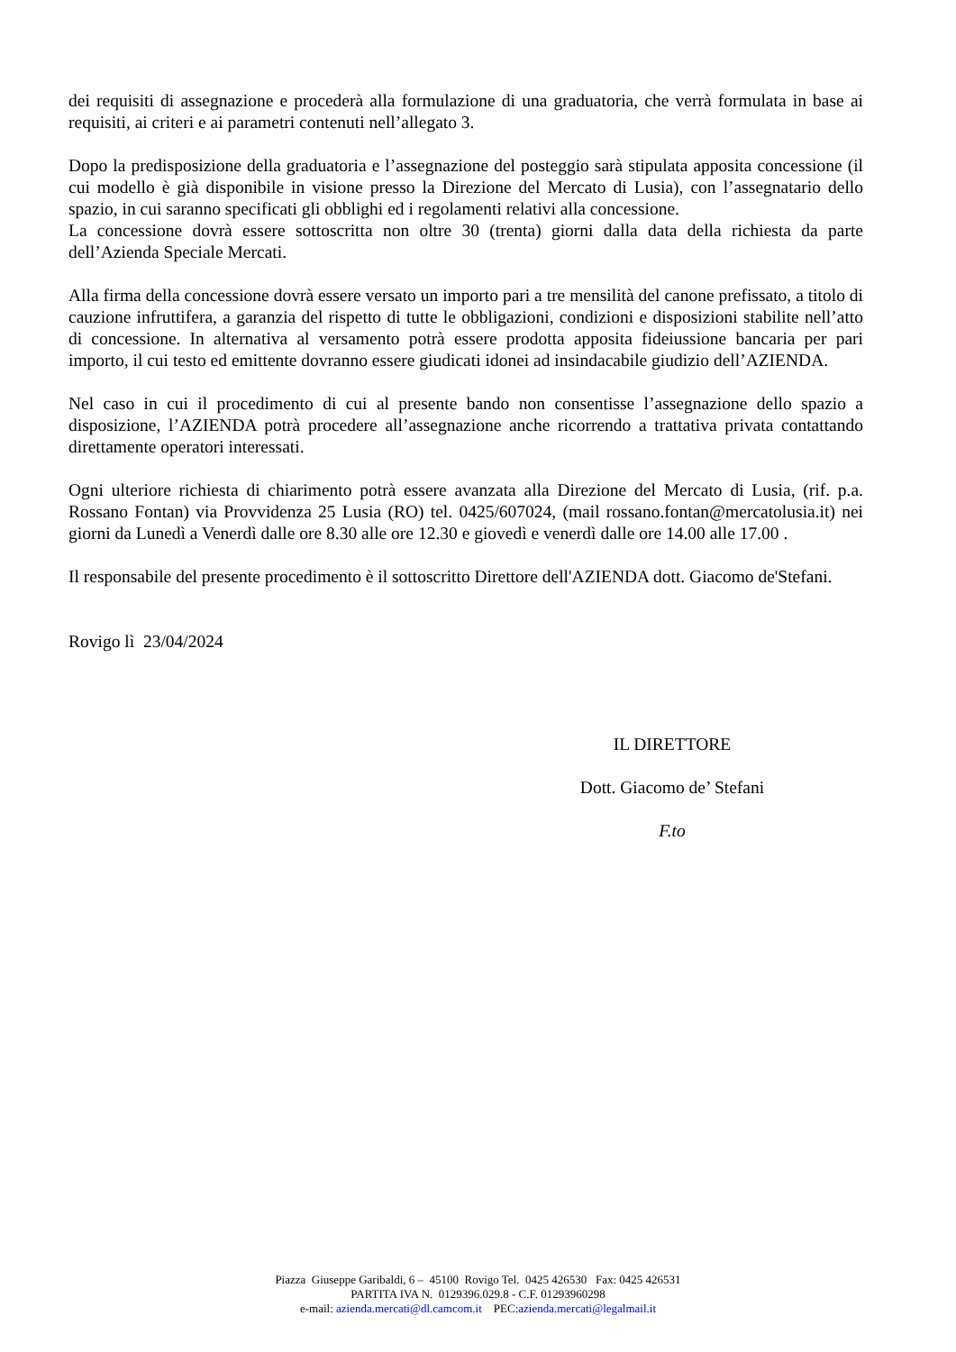dei requisiti di assegnazione e procederà alla formulazione di una graduatoria, che verrà formulata in base ai requisiti, ai criteri e ai parametri contenuti nell’allegato 3.
Dopo la predisposizione della graduatoria e l’assegnazione del posteggio sarà stipulata apposita concessione (il cui modello è già disponibile in visione presso la Direzione del Mercato di Lusia), con l’assegnatario dello spazio, in cui saranno specificati gli obblighi ed i regolamenti relativi alla concessione.
La concessione dovrà essere sottoscritta non oltre 30 (trenta) giorni dalla data della richiesta da parte dell’Azienda Speciale Mercati.
Alla firma della concessione dovrà essere versato un importo pari a tre mensilità del canone prefissato, a titolo di cauzione infruttifera, a garanzia del rispetto di tutte le obbligazioni, condizioni e disposizioni stabilite nell’atto di concessione. In alternativa al versamento potrà essere prodotta apposita fideiussione bancaria per pari importo, il cui testo ed emittente dovranno essere giudicati idonei ad insindacabile giudizio dell’AZIENDA.
Nel caso in cui il procedimento di cui al presente bando non consentisse l’assegnazione dello spazio a disposizione, l’AZIENDA potrà procedere all’assegnazione anche ricorrendo a trattativa privata contattando direttamente operatori interessati.
Ogni ulteriore richiesta di chiarimento potrà essere avanzata alla Direzione del Mercato di Lusia, (rif. p.a. Rossano Fontan) via Provvidenza 25 Lusia (RO) tel. 0425/607024, (mail rossano.fontan@mercatolusia.it) nei giorni da Lunedì a Venerdì dalle ore 8.30 alle ore 12.30 e giovedì e venerdì dalle ore 14.00 alle 17.00 .
Il responsabile del presente procedimento è il sottoscritto Direttore dell'AZIENDA dott. Giacomo de'Stefani.
Rovigo lì 23/04/2024
IL DIRETTORE
Dott. Giacomo de’ Stefani
F.to
Piazza Giuseppe Garibaldi, 6 – 45100 Rovigo Tel. 0425 426530 Fax: 0425 426531
PARTITA IVA N. 0129396.029.8 - C.F. 01293960298
e-mail: azienda.mercati@dl.camcom.it PEC:azienda.mercati@legalmail.it